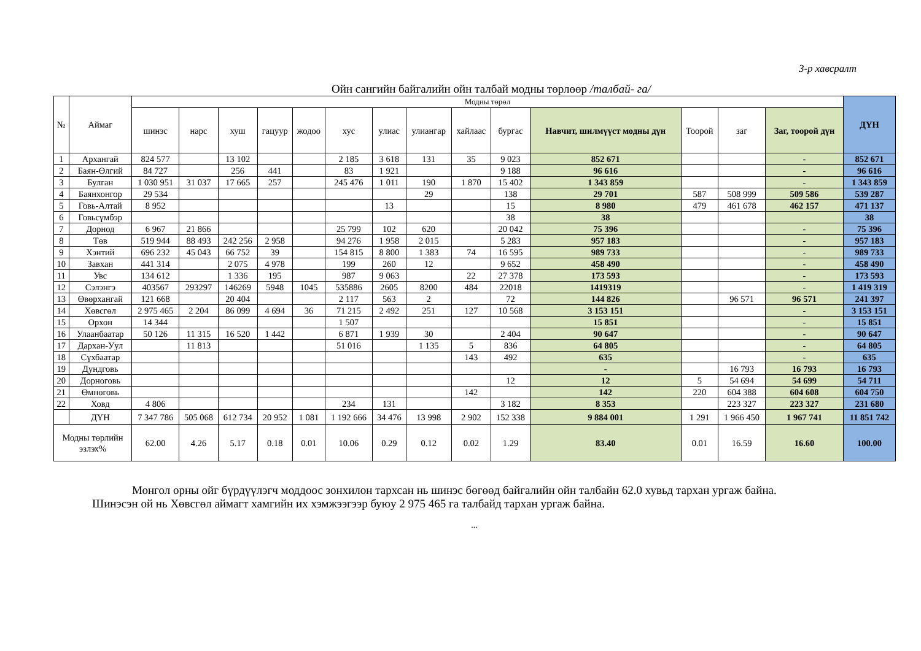3-р хавсралт
Ойн сангийн байгалийн ойн талбай модны төрлөөр /талбай- га/
| № | Аймаг | Модны төрөл | | | | | | | | | | | | | | ДҮН |
| --- | --- | --- | --- | --- | --- | --- | --- | --- | --- | --- | --- | --- | --- | --- | --- | --- |
| | | шинэс | нарс | хуш | гацуур | жодоо | хус | улиас | улиангар | хайлаас | бургас | Навчит, шилмүүст модны дүн | Тоорой | заг | Заг, тоорой дүн | |
| 1 | Архангай | 824 577 | | 13 102 | | | 2 185 | 3 618 | 131 | 35 | 9 023 | 852 671 | | | - | 852 671 |
| 2 | Баян-Өлгий | 84 727 | | 256 | 441 | | 83 | 1 921 | | | 9 188 | 96 616 | | | - | 96 616 |
| 3 | Булган | 1 030 951 | 31 037 | 17 665 | 257 | | 245 476 | 1 011 | 190 | 1 870 | 15 402 | 1 343 859 | | | - | 1 343 859 |
| 4 | Баянхонгор | 29 534 | | | | | | | 29 | | 138 | 29 701 | 587 | 508 999 | 509 586 | 539 287 |
| 5 | Говь-Алтай | 8 952 | | | | | | 13 | | | 15 | 8 980 | 479 | 461 678 | 462 157 | 471 137 |
| 6 | Говьсүмбэр | | | | | | | | | | 38 | 38 | | | | 38 |
| 7 | Дорнод | 6 967 | 21 866 | | | | 25 799 | 102 | 620 | | 20 042 | 75 396 | | | - | 75 396 |
| 8 | Төв | 519 944 | 88 493 | 242 256 | 2 958 | | 94 276 | 1 958 | 2 015 | | 5 283 | 957 183 | | | - | 957 183 |
| 9 | Хэнтий | 696 232 | 45 043 | 66 752 | 39 | | 154 815 | 8 800 | 1 383 | 74 | 16 595 | 989 733 | | | - | 989 733 |
| 10 | Завхан | 441 314 | | 2 075 | 4 978 | | 199 | 260 | 12 | | 9 652 | 458 490 | | | - | 458 490 |
| 11 | Увс | 134 612 | | 1 336 | 195 | | 987 | 9 063 | | 22 | 27 378 | 173 593 | | | - | 173 593 |
| 12 | Сэлэнгэ | 403567 | 293297 | 146269 | 5948 | 1045 | 535886 | 2605 | 8200 | 484 | 22018 | 1419319 | | | - | 1 419 319 |
| 13 | Өвөрхангай | 121 668 | | 20 404 | | | 2 117 | 563 | 2 | | 72 | 144 826 | | 96 571 | 96 571 | 241 397 |
| 14 | Хөвсгөл | 2 975 465 | 2 204 | 86 099 | 4 694 | 36 | 71 215 | 2 492 | 251 | 127 | 10 568 | 3 153 151 | | | - | 3 153 151 |
| 15 | Орхон | 14 344 | | | | | 1 507 | | | | | 15 851 | | | - | 15 851 |
| 16 | Улаанбаатар | 50 126 | 11 315 | 16 520 | 1 442 | | 6 871 | 1 939 | 30 | | 2 404 | 90 647 | | | - | 90 647 |
| 17 | Дархан-Уул | | 11 813 | | | | 51 016 | | 1 135 | 5 | 836 | 64 805 | | | - | 64 805 |
| 18 | Сүхбаатар | | | | | | | | | 143 | 492 | 635 | | | - | 635 |
| 19 | Дундговь | | | | | | | | | | | - | | 16 793 | 16 793 | 16 793 |
| 20 | Дорноговь | | | | | | | | | | 12 | 12 | 5 | 54 694 | 54 699 | 54 711 |
| 21 | Өмнөговь | | | | | | | | | 142 | | 142 | 220 | 604 388 | 604 608 | 604 750 |
| 22 | Ховд | 4 806 | | | | | 234 | 131 | | | 3 182 | 8 353 | | 223 327 | 223 327 | 231 680 |
| | ДҮН | 7 347 786 | 505 068 | 612 734 | 20 952 | 1 081 | 1 192 666 | 34 476 | 13 998 | 2 902 | 152 338 | 9 884 001 | 1 291 | 1 966 450 | 1 967 741 | 11 851 742 |
| Модны төрлийн эзлэх% | | 62.00 | 4.26 | 5.17 | 0.18 | 0.01 | 10.06 | 0.29 | 0.12 | 0.02 | 1.29 | 83.40 | 0.01 | 16.59 | 16.60 | 100.00 |
Монгол орны ойг бүрдүүлэгч моддоос зонхилон тархсан нь шинэс бөгөөд байгалийн ойн талбайн 62.0 хувьд тархан ургаж байна.
Шинэсэн ой нь Хөвсгөл аймагт хамгийн их хэмжээгээр буюу 2 975 465 га талбайд тархан ургаж байна.
...